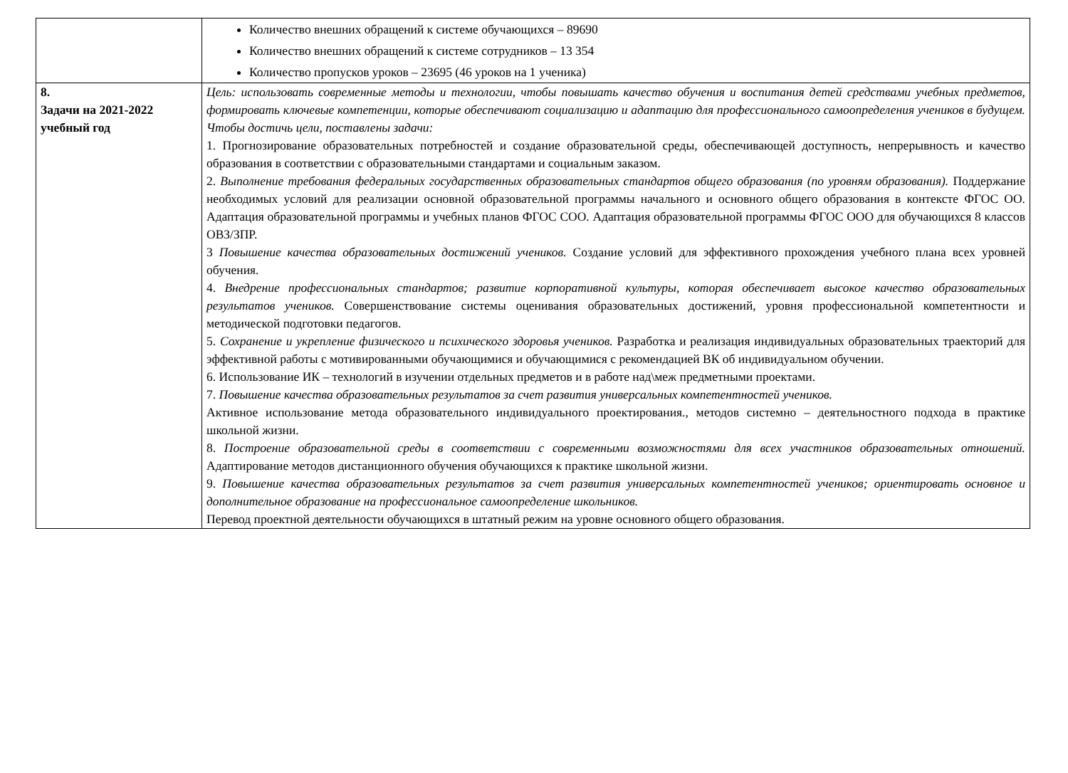| | Количество внешних обращений к системе обучающихся – 89690 Количество внешних обращений к системе сотрудников – 13 354 Количество пропусков уроков – 23695 (46 уроков на 1 ученика) |
| 8. Задачи на 2021-2022 учебный год | Цель: использовать современные методы и технологии, чтобы повышать качество обучения и воспитания детей средствами учебных предметов, формировать ключевые компетенции, которые обеспечивают социализацию и адаптацию для профессионального самоопределения учеников в будущем. Чтобы достичь цели, поставлены задачи: 1. Прогнозирование образовательных потребностей и создание образовательной среды, обеспечивающей доступность, непрерывность и качество образования в соответствии с образовательными стандартами и социальным заказом. 2. Выполнение требования федеральных государственных образовательных стандартов общего образования (по уровням образования). Поддержание необходимых условий для реализации основной образовательной программы начального и основного общего образования в контексте ФГОС ОО. Адаптация образовательной программы и учебных планов ФГОС СОО. Адаптация образовательной программы ФГОС ООО для обучающихся 8 классов ОВЗ/ЗПР. 3 Повышение качества образовательных достижений учеников. Создание условий для эффективного прохождения учебного плана всех уровней обучения. 4. Внедрение профессиональных стандартов; развитие корпоративной культуры, которая обеспечивает высокое качество образовательных результатов учеников. Совершенствование системы оценивания образовательных достижений, уровня профессиональной компетентности и методической подготовки педагогов. 5. Сохранение и укрепление физического и психического здоровья учеников. Разработка и реализация индивидуальных образовательных траекторий для эффективной работы с мотивированными обучающимися и обучающимися с рекомендацией ВК об индивидуальном обучении. 6. Использование ИК – технологий в изучении отдельных предметов и в работе над\меж предметными проектами. 7. Повышение качества образовательных результатов за счет развития универсальных компетентностей учеников. Активное использование метода образовательного индивидуального проектирования., методов системно – деятельностного подхода в практике школьной жизни. 8. Построение образовательной среды в соответствии с современными возможностями для всех участников образовательных отношений. Адаптирование методов дистанционного обучения обучающихся к практике школьной жизни. 9. Повышение качества образовательных результатов за счет развития универсальных компетентностей учеников; ориентировать основное и дополнительное образование на профессиональное самоопределение школьников. Перевод проектной деятельности обучающихся в штатный режим на уровне основного общего образования. |